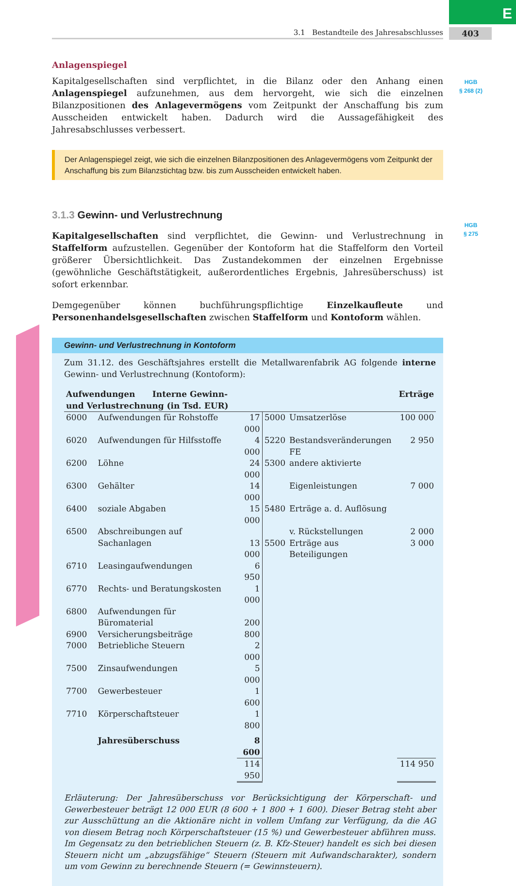E
403
3.1 Bestandteile des Jahresabschlusses
HGB
§ 268 (2)
HGB
§ 275
Anlagenspiegel
Kapitalgesellschaften sind verpflichtet, in die Bilanz oder den Anhang einen Anlagenspiegel aufzunehmen, aus dem hervorgeht, wie sich die einzelnen Bilanzpositionen des Anlagevermögens vom Zeitpunkt der Anschaffung bis zum Ausscheiden entwickelt haben. Dadurch wird die Aussagefähigkeit des Jahresabschlusses verbessert.
Der Anlagenspiegel zeigt, wie sich die einzelnen Bilanzpositionen des Anlagevermögens vom Zeitpunkt der Anschaffung bis zum Bilanzstichtag bzw. bis zum Ausscheiden entwickelt haben.
3.1.3 Gewinn- und Verlustrechnung
Kapitalgesellschaften sind verpflichtet, die Gewinn- und Verlustrechnung in Staffelform aufzustellen. Gegenüber der Kontoform hat die Staffelform den Vorteil größerer Übersichtlichkeit. Das Zustandekommen der einzelnen Ergebnisse (gewöhnliche Geschäftstätigkeit, außerordentliches Ergebnis, Jahresüberschuss) ist sofort erkennbar.
Demgegenüber können buchführungspflichtige Einzelkaufleute und Personenhandelsgesellschaften zwischen Staffelform und Kontoform wählen.
Gewinn- und Verlustrechnung in Kontoform
Zum 31.12. des Geschäftsjahres erstellt die Metallwarenfabrik AG folgende interne Gewinn- und Verlustrechnung (Kontoform):
| Aufwendungen Interne Gewinn- und Verlustrechnung (in Tsd. EUR) | | | | | Erträge |
| --- | --- | --- | --- | --- | --- |
| 6000 | Aufwendungen für Rohstoffe | 17 000 | 5000 | Umsatzerlöse | 100 000 |
| 6020 | Aufwendungen für Hilfsstoffe | 4 000 | 5220 | Bestandsveränderungen FE | 2 950 |
| 6200 | Löhne | 24 000 | 5300 | andere aktivierte | |
| 6300 | Gehälter | 14 000 | | Eigenleistungen | 7 000 |
| 6400 | soziale Abgaben | 15 000 | 5480 | Erträge a. d. Auflösung | |
| 6500 | Abschreibungen auf | | | v. Rückstellungen | 2 000 |
| | Sachanlagen | 13 000 | 5500 | Erträge aus Beteiligungen | 3 000 |
| 6710 | Leasingaufwendungen | 6 950 | | | |
| 6770 | Rechts- und Beratungskosten | 1 000 | | | |
| 6800 | Aufwendungen für | | | | |
| | Büromaterial | 200 | | | |
| 6900 | Versicherungsbeiträge | 800 | | | |
| 7000 | Betriebliche Steuern | 2 000 | | | |
| 7500 | Zinsaufwendungen | 5 000 | | | |
| 7700 | Gewerbesteuer | 1 600 | | | |
| 7710 | Körperschaftsteuer | 1 800 | | | |
| | Jahresüberschuss | 8 600 | | | |
| | | 114 950 | | | 114 950 |
Erläuterung: Der Jahresüberschuss vor Berücksichtigung der Körperschaft- und Gewerbesteuer beträgt 12 000 EUR (8 600 + 1 800 + 1 600). Dieser Betrag steht aber zur Ausschüttung an die Aktionäre nicht in vollem Umfang zur Verfügung, da die AG von diesem Betrag noch Körperschaftsteuer (15 %) und Gewerbesteuer abführen muss. Im Gegensatz zu den betrieblichen Steuern (z. B. Kfz-Steuer) handelt es sich bei diesen Steuern nicht um „abzugsfähige“ Steuern (Steuern mit Aufwandscharakter), sondern um vom Gewinn zu berechnende Steuern (= Gewinnsteuern).